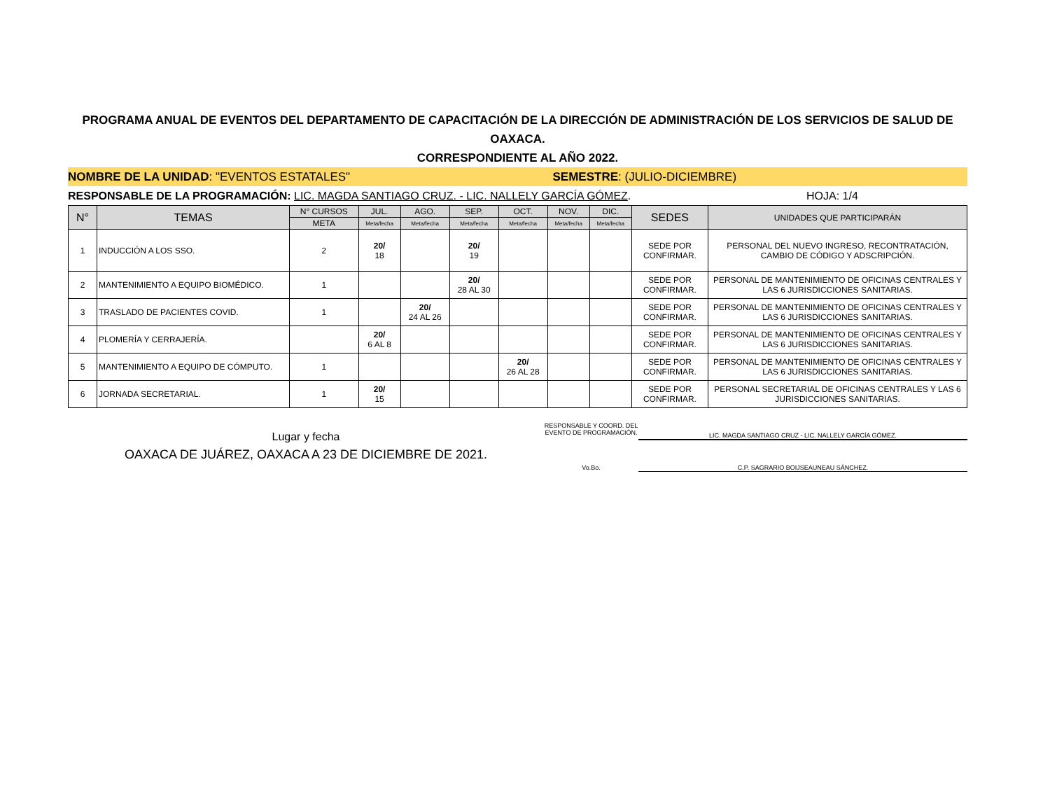PROGRAMA ANUAL DE EVENTOS DEL DEPARTAMENTO DE CAPACITACIÓN DE LA DIRECCIÓN DE ADMINISTRACIÓN DE LOS SERVICIOS DE SALUD DE OAXACA.
CORRESPONDIENTE AL AÑO 2022.
NOMBRE DE LA UNIDAD: "EVENTOS ESTATALES"
SEMESTRE: (JULIO-DICIEMBRE)
RESPONSABLE DE LA PROGRAMACIÓN: LIC. MAGDA SANTIAGO CRUZ. - LIC. NALLELY GARCÍA GÓMEZ.
HOJA: 1/4
| N° | TEMAS | N° CURSOS | JUL. | AGO. | SEP. | OCT. | NOV. | DIC. | SEDES | UNIDADES QUE PARTICIPARÁN |
| --- | --- | --- | --- | --- | --- | --- | --- | --- | --- | --- |
| | | META | Meta/fecha | Meta/fecha | Meta/fecha | Meta/fecha | Meta/fecha | Meta/fecha | | |
| 1 | INDUCCIÓN A LOS SSO. | 2 | 20/ 18 | | 20/ 19 | | | | SEDE POR CONFIRMAR. | PERSONAL DEL NUEVO INGRESO, RECONTRATACIÓN, CAMBIO DE CÓDIGO Y ADSCRIPCIÓN. |
| 2 | MANTENIMIENTO A EQUIPO BIOMÉDICO. | 1 | | | 20/ 28 AL 30 | | | | SEDE POR CONFIRMAR. | PERSONAL DE MANTENIMIENTO DE OFICINAS CENTRALES Y LAS 6 JURISDICCIONES SANITARIAS. |
| 3 | TRASLADO DE PACIENTES COVID. | 1 | | 20/ 24 AL 26 | | | | | SEDE POR CONFIRMAR. | PERSONAL DE MANTENIMIENTO DE OFICINAS CENTRALES Y LAS 6 JURISDICCIONES SANITARIAS. |
| 4 | PLOMERÍA Y CERRAJERÍA. | | 20/ 6 AL 8 | | | | | | SEDE POR CONFIRMAR. | PERSONAL DE MANTENIMIENTO DE OFICINAS CENTRALES Y LAS 6 JURISDICCIONES SANITARIAS. |
| 5 | MANTENIMIENTO A EQUIPO DE CÓMPUTO. | 1 | | | | 20/ 26 AL 28 | | | SEDE POR CONFIRMAR. | PERSONAL DE MANTENIMIENTO DE OFICINAS CENTRALES Y LAS 6 JURISDICCIONES SANITARIAS. |
| 6 | JORNADA SECRETARIAL. | 1 | 20/ 15 | | | | | | SEDE POR CONFIRMAR. | PERSONAL SECRETARIAL DE OFICINAS CENTRALES Y LAS 6 JURISDICCIONES SANITARIAS. |
Lugar y fecha
OAXACA DE JUÁREZ, OAXACA A 23 DE DICIEMBRE DE 2021.
RESPONSABLE Y COORD. DEL EVENTO DE PROGRAMACIÓN.
LIC. MAGDA SANTIAGO CRUZ - LIC. NALLELY GARCÍA GÓMEZ.
Vo.Bo. C.P. SAGRARIO BOIJSEAUNEAU SÁNCHEZ.